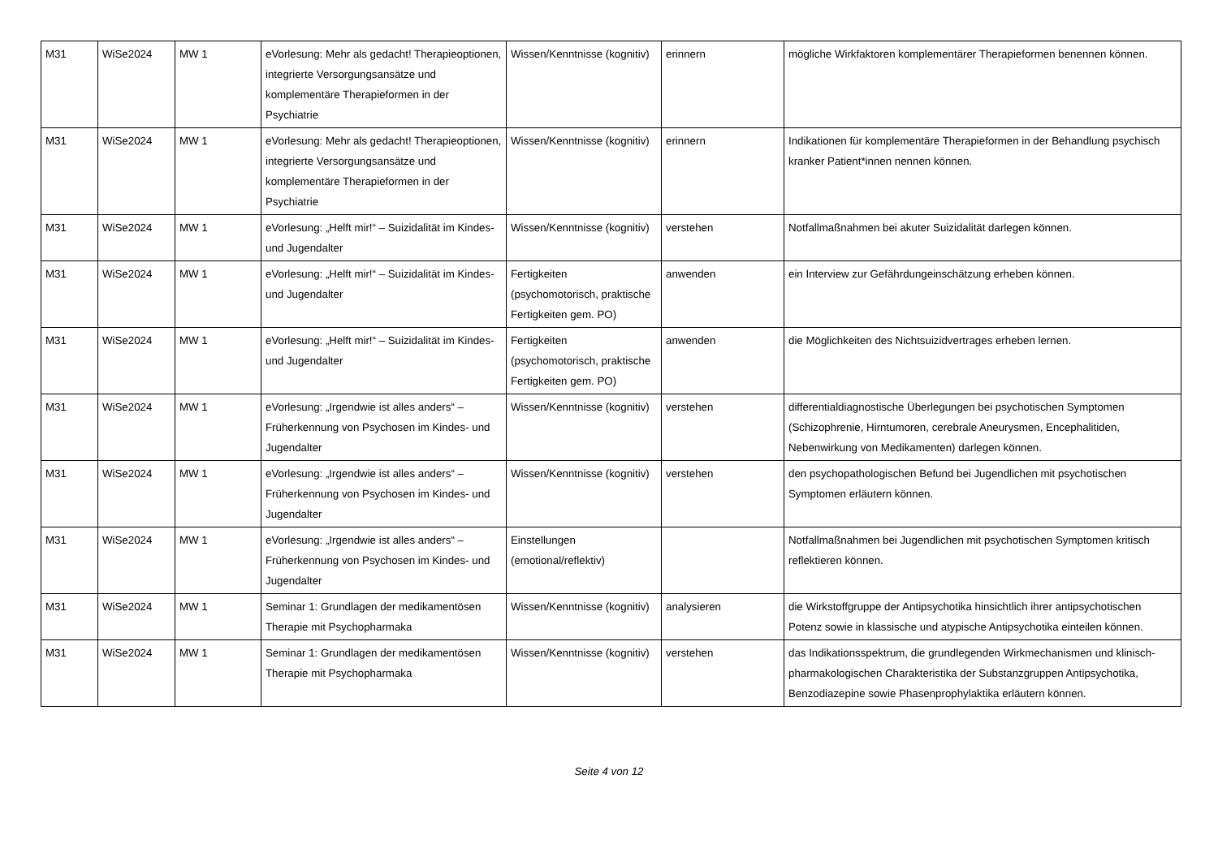| M31 | WiSe2024 | MW 1 | eVorlesung: Mehr als gedacht! Therapieoptionen, integrierte Versorgungsansätze und komplementäre Therapieformen in der Psychiatrie | Wissen/Kenntnisse (kognitiv) | erinnern | mögliche Wirkfaktoren komplementärer Therapieformen benennen können. |
| M31 | WiSe2024 | MW 1 | eVorlesung: Mehr als gedacht! Therapieoptionen, integrierte Versorgungsansätze und komplementäre Therapieformen in der Psychiatrie | Wissen/Kenntnisse (kognitiv) | erinnern | Indikationen für komplementäre Therapieformen in der Behandlung psychisch kranker Patient*innen nennen können. |
| M31 | WiSe2024 | MW 1 | eVorlesung: „Helft mir!“ – Suizidalität im Kindes- und Jugendalter | Wissen/Kenntnisse (kognitiv) | verstehen | Notfallmaßnahmen bei akuter Suizidalität darlegen können. |
| M31 | WiSe2024 | MW 1 | eVorlesung: „Helft mir!“ – Suizidalität im Kindes- und Jugendalter | Fertigkeiten (psychomotorisch, praktische Fertigkeiten gem. PO) | anwenden | ein Interview zur Gefährdungeinschätzung erheben können. |
| M31 | WiSe2024 | MW 1 | eVorlesung: „Helft mir!“ – Suizidalität im Kindes- und Jugendalter | Fertigkeiten (psychomotorisch, praktische Fertigkeiten gem. PO) | anwenden | die Möglichkeiten des Nichtsuizidvertrages erheben lernen. |
| M31 | WiSe2024 | MW 1 | eVorlesung: „Irgendwie ist alles anders“ – Früherkennung von Psychosen im Kindes- und Jugendalter | Wissen/Kenntnisse (kognitiv) | verstehen | differentialdiagnostische Überlegungen bei psychotischen Symptomen (Schizophrenie, Hirntumoren, cerebrale Aneurysmen, Encephalitiden, Nebenwirkung von Medikamenten) darlegen können. |
| M31 | WiSe2024 | MW 1 | eVorlesung: „Irgendwie ist alles anders“ – Früherkennung von Psychosen im Kindes- und Jugendalter | Wissen/Kenntnisse (kognitiv) | verstehen | den psychopathologischen Befund bei Jugendlichen mit psychotischen Symptomen erläutern können. |
| M31 | WiSe2024 | MW 1 | eVorlesung: „Irgendwie ist alles anders“ – Früherkennung von Psychosen im Kindes- und Jugendalter | Einstellungen (emotional/reflektiv) | | Notfallmaßnahmen bei Jugendlichen mit psychotischen Symptomen kritisch reflektieren können. |
| M31 | WiSe2024 | MW 1 | Seminar 1: Grundlagen der medikamentösen Therapie mit Psychopharmaka | Wissen/Kenntnisse (kognitiv) | analysieren | die Wirkstoffgruppe der Antipsychotika hinsichtlich ihrer antipsychotischen Potenz sowie in klassische und atypische Antipsychotika einteilen können. |
| M31 | WiSe2024 | MW 1 | Seminar 1: Grundlagen der medikamentösen Therapie mit Psychopharmaka | Wissen/Kenntnisse (kognitiv) | verstehen | das Indikationsspektrum, die grundlegenden Wirkmechanismen und klinisch-pharmakologischen Charakteristika der Substanzgruppen Antipsychotika, Benzodiazepine sowie Phasenprophylaktika erläutern können. |
Seite 4 von 12